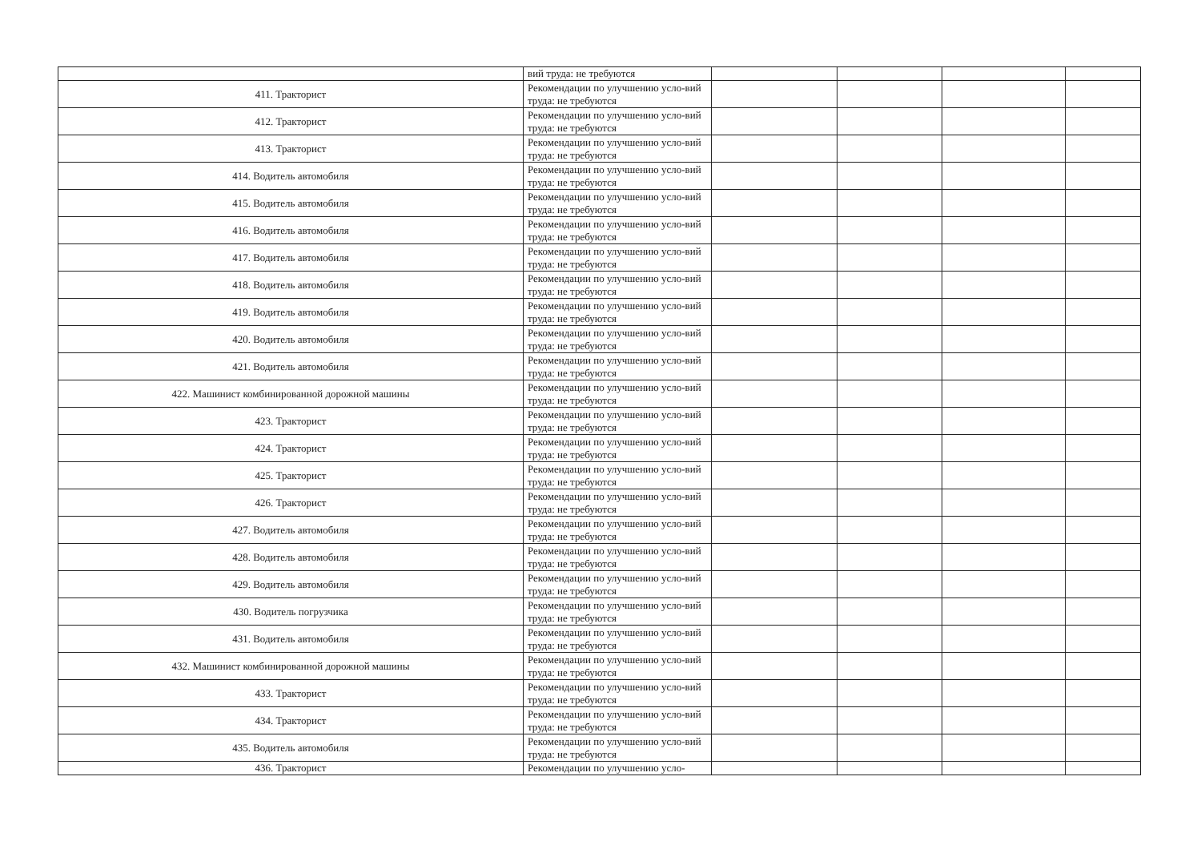| | вий труда: не требуются | | | | |
| 411. Тракторист | Рекомендации по улучшению усло-вий труда: не требуются | | | | |
| 412. Тракторист | Рекомендации по улучшению усло-вий труда: не требуются | | | | |
| 413. Тракторист | Рекомендации по улучшению усло-вий труда: не требуются | | | | |
| 414. Водитель автомобиля | Рекомендации по улучшению усло-вий труда: не требуются | | | | |
| 415. Водитель автомобиля | Рекомендации по улучшению усло-вий труда: не требуются | | | | |
| 416. Водитель автомобиля | Рекомендации по улучшению усло-вий труда: не требуются | | | | |
| 417. Водитель автомобиля | Рекомендации по улучшению усло-вий труда: не требуются | | | | |
| 418. Водитель автомобиля | Рекомендации по улучшению усло-вий труда: не требуются | | | | |
| 419. Водитель автомобиля | Рекомендации по улучшению усло-вий труда: не требуются | | | | |
| 420. Водитель автомобиля | Рекомендации по улучшению усло-вий труда: не требуются | | | | |
| 421. Водитель автомобиля | Рекомендации по улучшению усло-вий труда: не требуются | | | | |
| 422. Машинист комбинированной дорожной машины | Рекомендации по улучшению усло-вий труда: не требуются | | | | |
| 423. Тракторист | Рекомендации по улучшению усло-вий труда: не требуются | | | | |
| 424. Тракторист | Рекомендации по улучшению усло-вий труда: не требуются | | | | |
| 425. Тракторист | Рекомендации по улучшению усло-вий труда: не требуются | | | | |
| 426. Тракторист | Рекомендации по улучшению усло-вий труда: не требуются | | | | |
| 427. Водитель автомобиля | Рекомендации по улучшению усло-вий труда: не требуются | | | | |
| 428. Водитель автомобиля | Рекомендации по улучшению усло-вий труда: не требуются | | | | |
| 429. Водитель автомобиля | Рекомендации по улучшению усло-вий труда: не требуются | | | | |
| 430. Водитель погрузчика | Рекомендации по улучшению усло-вий труда: не требуются | | | | |
| 431. Водитель автомобиля | Рекомендации по улучшению усло-вий труда: не требуются | | | | |
| 432. Машинист комбинированной дорожной машины | Рекомендации по улучшению усло-вий труда: не требуются | | | | |
| 433. Тракторист | Рекомендации по улучшению усло-вий труда: не требуются | | | | |
| 434. Тракторист | Рекомендации по улучшению усло-вий труда: не требуются | | | | |
| 435. Водитель автомобиля | Рекомендации по улучшению усло-вий труда: не требуются | | | | |
| 436. Тракторист | Рекомендации по улучшению усло- | | | | |